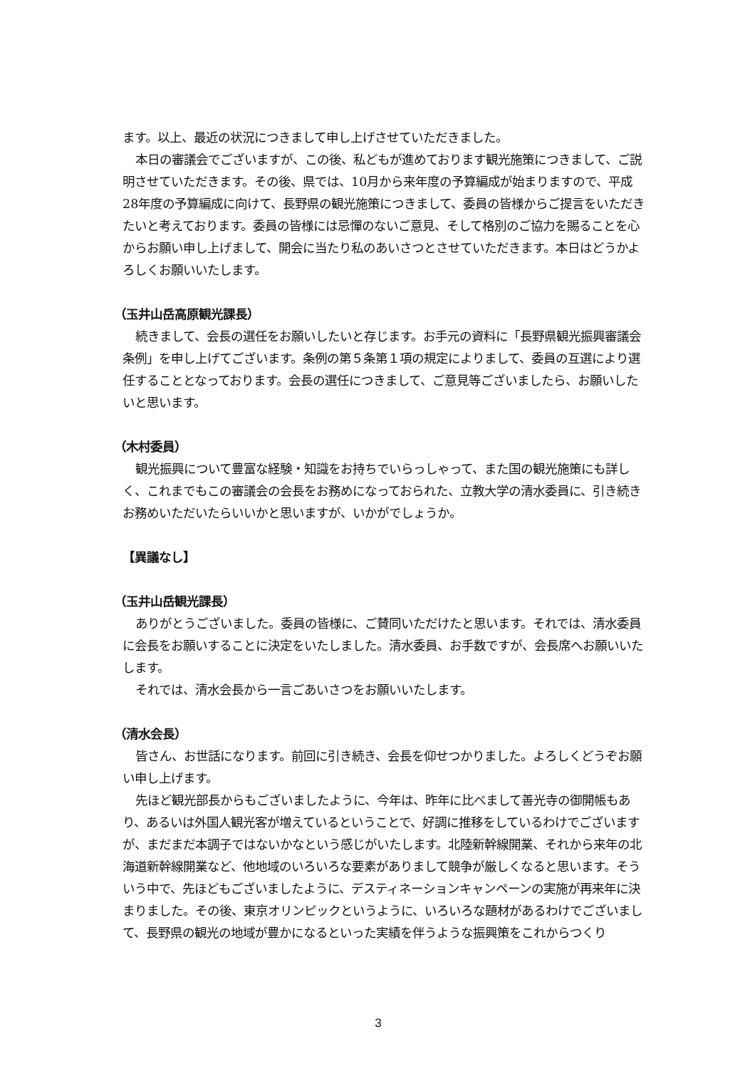ます。以上、最近の状況につきまして申し上げさせていただきました。
本日の審議会でございますが、この後、私どもが進めております観光施策につきまして、ご説明させていただきます。その後、県では、10月から来年度の予算編成が始まりますので、平成28年度の予算編成に向けて、長野県の観光施策につきまして、委員の皆様からご提言をいただきたいと考えております。委員の皆様には忌憚のないご意見、そして格別のご協力を賜ることを心からお願い申し上げまして、開会に当たり私のあいさつとさせていただきます。本日はどうかよろしくお願いいたします。
（玉井山岳高原観光課長）
続きまして、会長の選任をお願いしたいと存じます。お手元の資料に「長野県観光振興審議会条例」を申し上げてございます。条例の第５条第１項の規定によりまして、委員の互選により選任することとなっております。会長の選任につきまして、ご意見等ございましたら、お願いしたいと思います。
（木村委員）
観光振興について豊富な経験・知識をお持ちでいらっしゃって、また国の観光施策にも詳しく、これまでもこの審議会の会長をお務めになっておられた、立教大学の清水委員に、引き続きお務めいただいたらいいかと思いますが、いかがでしょうか。
【異議なし】
（玉井山岳観光課長）
ありがとうございました。委員の皆様に、ご賛同いただけたと思います。それでは、清水委員に会長をお願いすることに決定をいたしました。清水委員、お手数ですが、会長席へお願いいたします。
それでは、清水会長から一言ごあいさつをお願いいたします。
（清水会長）
皆さん、お世話になります。前回に引き続き、会長を仰せつかりました。よろしくどうぞお願い申し上げます。
先ほど観光部長からもございましたように、今年は、昨年に比べまして善光寺の御開帳もあり、あるいは外国人観光客が増えているということで、好調に推移をしているわけでございますが、まだまだ本調子ではないかなという感じがいたします。北陸新幹線開業、それから来年の北海道新幹線開業など、他地域のいろいろな要素がありまして競争が厳しくなると思います。そういう中で、先ほどもございましたように、デスティネーションキャンペーンの実施が再来年に決まりました。その後、東京オリンピックというように、いろいろな題材があるわけでございまして、長野県の観光の地域が豊かになるといった実績を伴うような振興策をこれからつくり
3